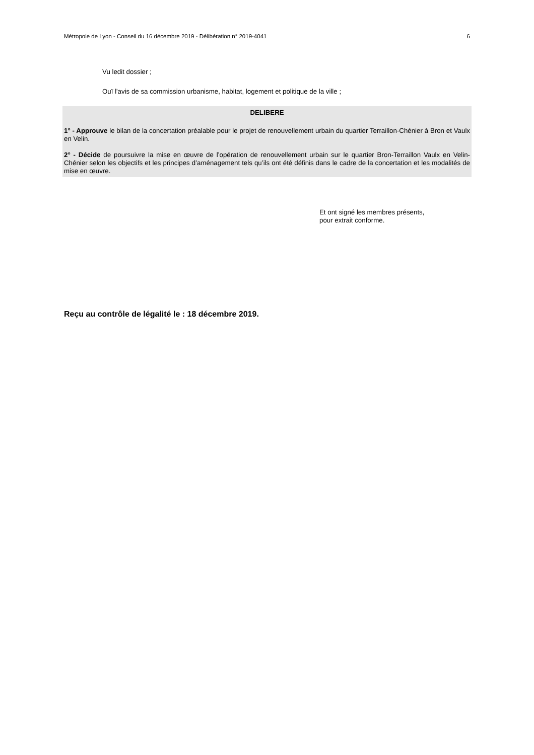Métropole de Lyon - Conseil du 16 décembre 2019 - Délibération n° 2019-4041 6
Vu ledit dossier ;
Ouï l'avis de sa commission urbanisme, habitat, logement et politique de la ville ;
DELIBERE
1° - Approuve le bilan de la concertation préalable pour le projet de renouvellement urbain du quartier Terraillon-Chénier à Bron et Vaulx en Velin.
2° - Décide de poursuivre la mise en œuvre de l’opération de renouvellement urbain sur le quartier Bron-Terraillon Vaulx en Velin-Chénier selon les objectifs et les principes d’aménagement tels qu’ils ont été définis dans le cadre de la concertation et les modalités de mise en œuvre.
Et ont signé les membres présents,
pour extrait conforme.
Reçu au contrôle de légalité le : 18 décembre 2019.